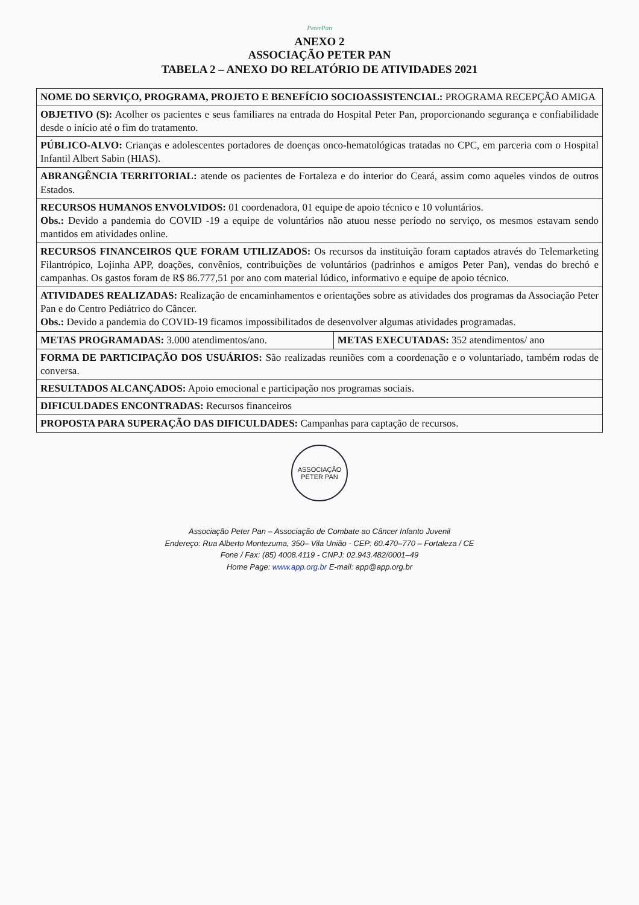PeterPan
ANEXO 2
ASSOCIAÇÃO PETER PAN
TABELA 2 – ANEXO DO RELATÓRIO DE ATIVIDADES 2021
| NOME DO SERVIÇO, PROGRAMA, PROJETO E BENEFÍCIO SOCIOASSISTENCIAL: PROGRAMA RECEPÇÃO AMIGA | |
| OBJETIVO (S): Acolher os pacientes e seus familiares na entrada do Hospital Peter Pan, proporcionando segurança e confiabilidade desde o início até o fim do tratamento. | |
| PÚBLICO-ALVO: Crianças e adolescentes portadores de doenças onco-hematológicas tratadas no CPC, em parceria com o Hospital Infantil Albert Sabin (HIAS). | |
| ABRANGÊNCIA TERRITORIAL: atende os pacientes de Fortaleza e do interior do Ceará, assim como aqueles vindos de outros Estados. | |
| RECURSOS HUMANOS ENVOLVIDOS: 01 coordenadora, 01 equipe de apoio técnico e 10 voluntários. Obs.: Devido a pandemia do COVID -19 a equipe de voluntários não atuou nesse período no serviço, os mesmos estavam sendo mantidos em atividades online. | |
| RECURSOS FINANCEIROS QUE FORAM UTILIZADOS: Os recursos da instituição foram captados através do Telemarketing Filantrópico, Lojinha APP, doações, convênios, contribuições de voluntários (padrinhos e amigos Peter Pan), vendas do brechó e campanhas. Os gastos foram de R$ 86.777,51 por ano com material lúdico, informativo e equipe de apoio técnico. | |
| ATIVIDADES REALIZADAS: Realização de encaminhamentos e orientações sobre as atividades dos programas da Associação Peter Pan e do Centro Pediátrico do Câncer. Obs.: Devido a pandemia do COVID-19 ficamos impossibilitados de desenvolver algumas atividades programadas. | |
| METAS PROGRAMADAS: 3.000 atendimentos/ano. | METAS EXECUTADAS: 352 atendimentos/ ano |
| FORMA DE PARTICIPAÇÃO DOS USUÁRIOS: São realizadas reuniões com a coordenação e o voluntariado, também rodas de conversa. | |
| RESULTADOS ALCANÇADOS: Apoio emocional e participação nos programas sociais. | |
| DIFICULDADES ENCONTRADAS: Recursos financeiros | |
| PROPOSTA PARA SUPERAÇÃO DAS DIFICULDADES: Campanhas para captação de recursos. | |
ASSOCIAÇÃO
PETER PAN
Associação Peter Pan – Associação de Combate ao Câncer Infanto Juvenil
Endereço: Rua Alberto Montezuma, 350– Vila União - CEP: 60.470–770 – Fortaleza / CE
Fone / Fax: (85) 4008.4119 - CNPJ: 02.943.482/0001–49
Home Page: www.app.org.br E-mail: app@app.org.br